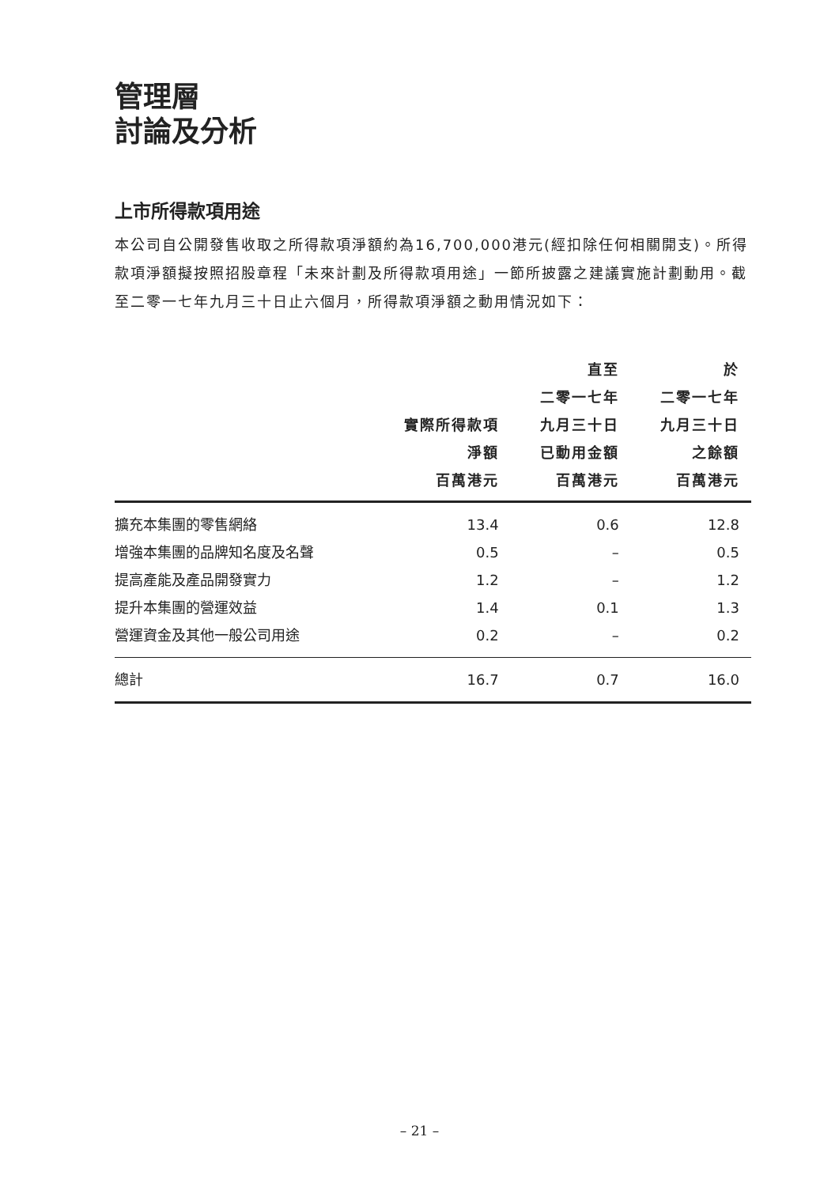管理層
討論及分析
上市所得款項用途
本公司自公開發售收取之所得款項淨額約為16,700,000港元(經扣除任何相關開支)。所得款項淨額擬按照招股章程「未來計劃及所得款項用途」一節所披露之建議實施計劃動用。截至二零一七年九月三十日止六個月，所得款項淨額之動用情況如下：
| | 實際所得款項 淨額 百萬港元 | 直至 二零一七年 九月三十日 已動用金額 百萬港元 | 於 二零一七年 九月三十日 之餘額 百萬港元 |
| --- | --- | --- | --- |
| 擴充本集團的零售網絡 | 13.4 | 0.6 | 12.8 |
| 增強本集團的品牌知名度及名聲 | 0.5 | – | 0.5 |
| 提高產能及產品開發實力 | 1.2 | – | 1.2 |
| 提升本集團的營運效益 | 1.4 | 0.1 | 1.3 |
| 營運資金及其他一般公司用途 | 0.2 | – | 0.2 |
| 總計 | 16.7 | 0.7 | 16.0 |
– 21 –